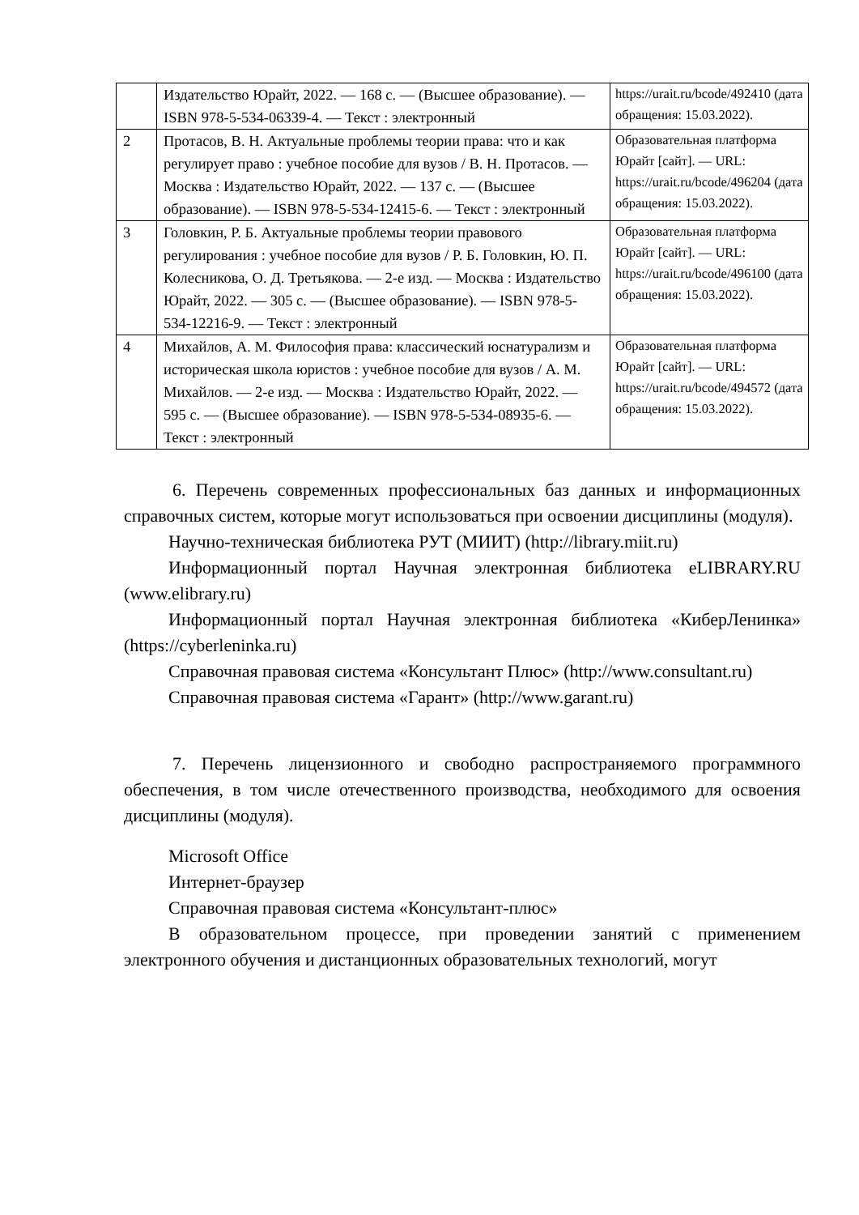| | Издательство Юрайт, 2022. — 168 с. — (Высшее образование). — ISBN 978-5-534-06339-4. — Текст : электронный | https://urait.ru/bcode/492410 (дата обращения: 15.03.2022). |
| 2 | Протасов, В. Н. Актуальные проблемы теории права: что и как регулирует право : учебное пособие для вузов / В. Н. Протасов. — Москва : Издательство Юрайт, 2022. — 137 с. — (Высшее образование). — ISBN 978-5-534-12415-6. — Текст : электронный | Образовательная платформа Юрайт [сайт]. — URL: https://urait.ru/bcode/496204 (дата обращения: 15.03.2022). |
| 3 | Головкин, Р. Б. Актуальные проблемы теории правового регулирования : учебное пособие для вузов / Р. Б. Головкин, Ю. П. Колесникова, О. Д. Третьякова. — 2-е изд. — Москва : Издательство Юрайт, 2022. — 305 с. — (Высшее образование). — ISBN 978-5-534-12216-9. — Текст : электронный | Образовательная платформа Юрайт [сайт]. — URL: https://urait.ru/bcode/496100 (дата обращения: 15.03.2022). |
| 4 | Михайлов, А. М. Философия права: классический юснатурализм и историческая школа юристов : учебное пособие для вузов / А. М. Михайлов. — 2-е изд. — Москва : Издательство Юрайт, 2022. — 595 с. — (Высшее образование). — ISBN 978-5-534-08935-6. — Текст : электронный | Образовательная платформа Юрайт [сайт]. — URL: https://urait.ru/bcode/494572 (дата обращения: 15.03.2022). |
6. Перечень современных профессиональных баз данных и информационных справочных систем, которые могут использоваться при освоении дисциплины (модуля).
Научно-техническая библиотека РУТ (МИИТ) (http://library.miit.ru)
Информационный портал Научная электронная библиотека eLIBRARY.RU (www.elibrary.ru)
Информационный портал Научная электронная библиотека «КиберЛенинка» (https://cyberleninka.ru)
Справочная правовая система «Консультант Плюс» (http://www.consultant.ru)
Справочная правовая система «Гарант» (http://www.garant.ru)
7. Перечень лицензионного и свободно распространяемого программного обеспечения, в том числе отечественного производства, необходимого для освоения дисциплины (модуля).
Microsoft Office
Интернет-браузер
Справочная правовая система «Консультант-плюс»
В образовательном процессе, при проведении занятий с применением электронного обучения и дистанционных образовательных технологий, могут